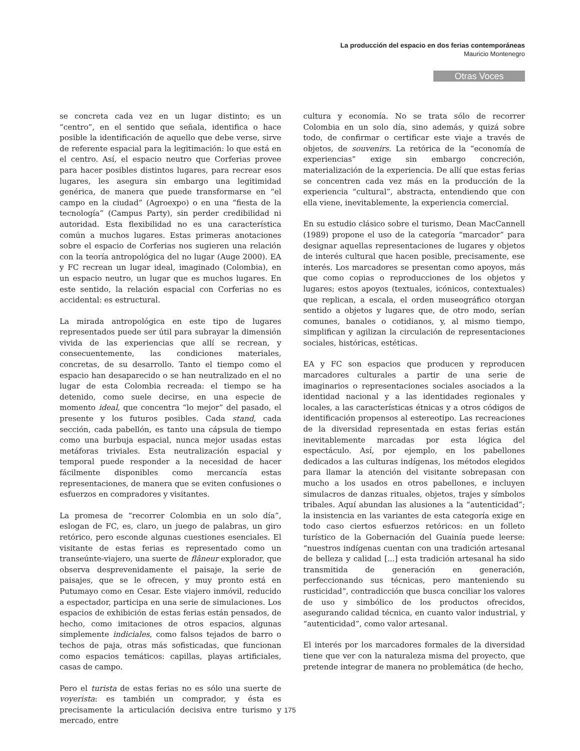La producción del espacio en dos ferias contemporáneas
Mauricio Montenegro
Otras Voces
se concreta cada vez en un lugar distinto; es un “centro”, en el sentido que señala, identifica o hace posible la identificación de aquello que debe verse, sirve de referente espacial para la legitimación: lo que está en el centro. Así, el espacio neutro que Corferias provee para hacer posibles distintos lugares, para recrear esos lugares, les asegura sin embargo una legitimidad genérica, de manera que puede transformarse en “el campo en la ciudad” (Agroexpo) o en una “fiesta de la tecnología” (Campus Party), sin perder credibilidad ni autoridad. Esta flexibilidad no es una característica común a muchos lugares. Estas primeras anotaciones sobre el espacio de Corferias nos sugieren una relación con la teoría antropológica del no lugar (Auge 2000). EA y FC recrean un lugar ideal, imaginado (Colombia), en un espacio neutro, un lugar que es muchos lugares. En este sentido, la relación espacial con Corferias no es accidental: es estructural.
La mirada antropológica en este tipo de lugares representados puede ser útil para subrayar la dimensión vivida de las experiencias que allí se recrean, y consecuentemente, las condiciones materiales, concretas, de su desarrollo. Tanto el tiempo como el espacio han desaparecido o se han neutralizado en el no lugar de esta Colombia recreada: el tiempo se ha detenido, como suele decirse, en una especie de momento ideal, que concentra “lo mejor” del pasado, el presente y los futuros posibles. Cada stand, cada sección, cada pabellón, es tanto una cápsula de tiempo como una burbuja espacial, nunca mejor usadas estas metáforas triviales. Esta neutralización espacial y temporal puede responder a la necesidad de hacer fácilmente disponibles como mercancía estas representaciones, de manera que se eviten confusiones o esfuerzos en compradores y visitantes.
La promesa de “recorrer Colombia en un solo día”, eslogan de FC, es, claro, un juego de palabras, un giro retórico, pero esconde algunas cuestiones esenciales. El visitante de estas ferias es representado como un transeúnte-viajero, una suerte de flâneur explorador, que observa desprevenidamente el paisaje, la serie de paisajes, que se le ofrecen, y muy pronto está en Putumayo como en Cesar. Este viajero inmóvil, reducido a espectador, participa en una serie de simulaciones. Los espacios de exhibición de estas ferias están pensados, de hecho, como imitaciones de otros espacios, algunas simplemente indiciales, como falsos tejados de barro o techos de paja, otras más sofisticadas, que funcionan como espacios temáticos: capillas, playas artificiales, casas de campo.
Pero el turista de estas ferias no es sólo una suerte de voyerista: es también un comprador, y ésta es precisamente la articulación decisiva entre turismo y mercado, entre
cultura y economía. No se trata sólo de recorrer Colombia en un solo día, sino además, y quizá sobre todo, de confirmar o certificar este viaje a través de objetos, de souvenirs. La retórica de la “economía de experiencias” exige sin embargo concreción, materialización de la experiencia. De allí que estas ferias se concentren cada vez más en la producción de la experiencia “cultural”, abstracta, entendiendo que con ella viene, inevitablemente, la experiencia comercial.
En su estudio clásico sobre el turismo, Dean MacCannell (1989) propone el uso de la categoría “marcador” para designar aquellas representaciones de lugares y objetos de interés cultural que hacen posible, precisamente, ese interés. Los marcadores se presentan como apoyos, más que como copias o reproducciones de los objetos y lugares; estos apoyos (textuales, icónicos, contextuales) que replican, a escala, el orden museográfico otorgan sentido a objetos y lugares que, de otro modo, serían comunes, banales o cotidianos, y, al mismo tiempo, simplifican y agilizan la circulación de representaciones sociales, históricas, estéticas.
EA y FC son espacios que producen y reproducen marcadores culturales a partir de una serie de imaginarios o representaciones sociales asociados a la identidad nacional y a las identidades regionales y locales, a las características étnicas y a otros códigos de identificación propensos al estereotipo. Las recreaciones de la diversidad representada en estas ferias están inevitablemente marcadas por esta lógica del espectáculo. Así, por ejemplo, en los pabellones dedicados a las culturas indígenas, los métodos elegidos para llamar la atención del visitante sobrepasan con mucho a los usados en otros pabellones, e incluyen simulacros de danzas rituales, objetos, trajes y símbolos tribales. Aquí abundan las alusiones a la “autenticidad”; la insistencia en las variantes de esta categoría exige en todo caso ciertos esfuerzos retóricos: en un folleto turístico de la Gobernación del Guainía puede leerse: “nuestros indígenas cuentan con una tradición artesanal de belleza y calidad [...] esta tradición artesanal ha sido transmitida de generación en generación, perfeccionando sus técnicas, pero manteniendo su rusticidad”, contradicción que busca conciliar los valores de uso y simbólico de los productos ofrecidos, asegurando calidad técnica, en cuanto valor industrial, y “autenticidad”, como valor artesanal.
El interés por los marcadores formales de la diversidad tiene que ver con la naturaleza misma del proyecto, que pretende integrar de manera no problemática (de hecho,
175